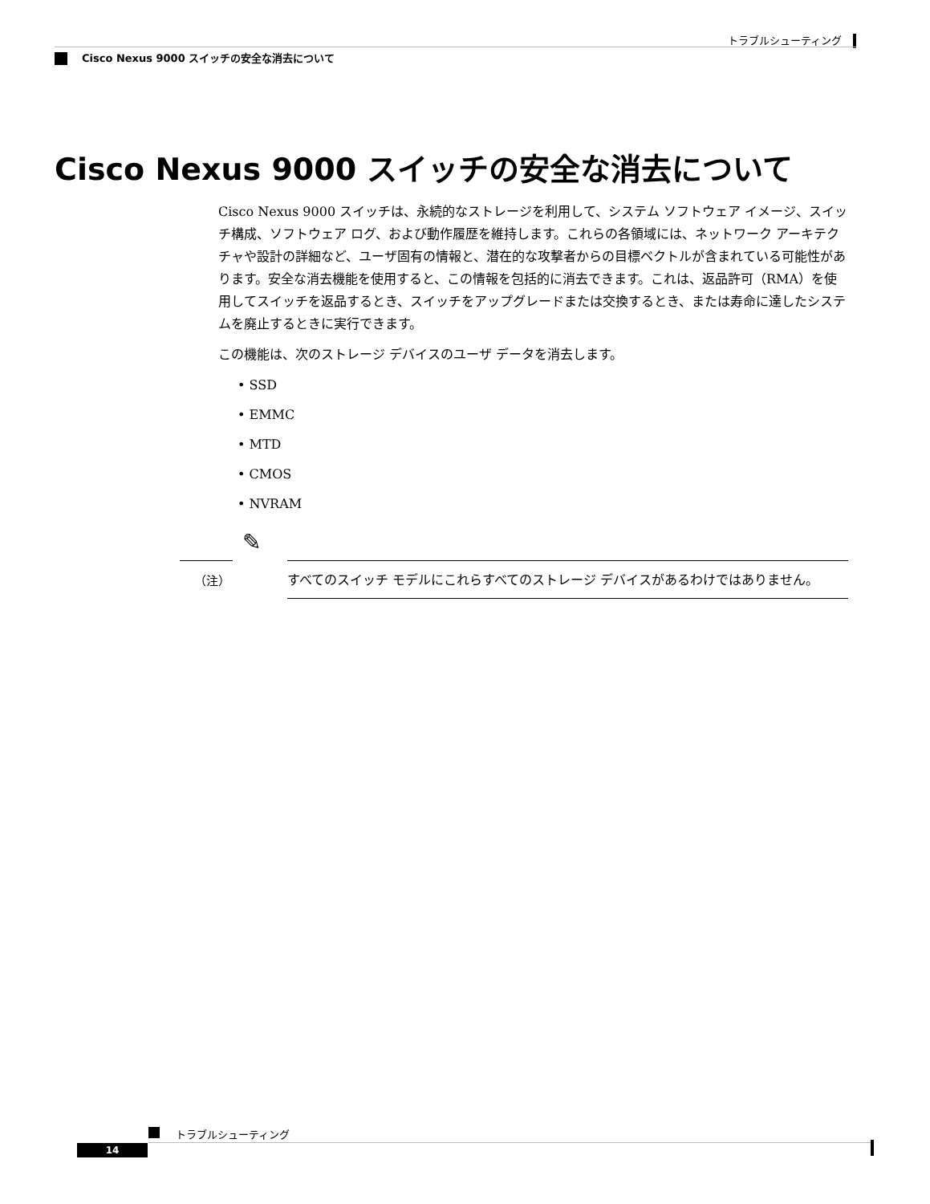トラブルシューティング
Cisco Nexus 9000 スイッチの安全な消去について
Cisco Nexus 9000 スイッチの安全な消去について
Cisco Nexus 9000 スイッチは、永続的なストレージを利用して、システム ソフトウェア イメージ、スイッチ構成、ソフトウェア ログ、および動作履歴を維持します。これらの各領域には、ネットワーク アーキテクチャや設計の詳細など、ユーザ固有の情報と、潜在的な攻撃者からの目標ベクトルが含まれている可能性があります。安全な消去機能を使用すると、この情報を包括的に消去できます。これは、返品許可（RMA）を使用してスイッチを返品するとき、スイッチをアップグレードまたは交換するとき、または寿命に達したシステムを廃止するときに実行できます。
この機能は、次のストレージ デバイスのユーザ データを消去します。
• SSD
• EMMC
• MTD
• CMOS
• NVRAM
✎
（注）
すべてのスイッチ モデルにこれらすべてのストレージ デバイスがあるわけではありません。
トラブルシューティング
14